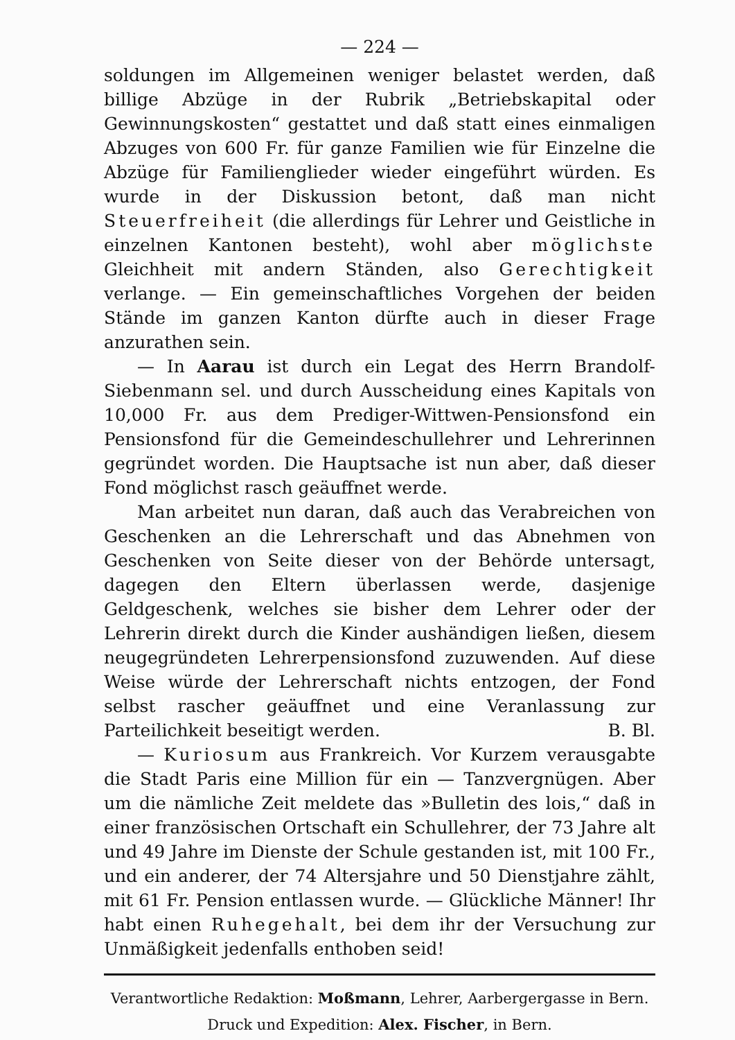— 224 —
soldungen im Allgemeinen weniger belastet werden, daß billige Abzüge in der Rubrik „Betriebskapital oder Gewinnungskosten“ gestattet und daß statt eines einmaligen Abzuges von 600 Fr. für ganze Familien wie für Einzelne die Abzüge für Familienglieder wieder eingeführt würden. Es wurde in der Diskussion betont, daß man nicht Steuerfreiheit (die allerdings für Lehrer und Geistliche in einzelnen Kantonen besteht), wohl aber möglichste Gleichheit mit andern Ständen, also Gerechtigkeit verlange. — Ein gemeinschaftliches Vorgehen der beiden Stände im ganzen Kanton dürfte auch in dieser Frage anzurathen sein.
— In Aarau ist durch ein Legat des Herrn Brandolf-Siebenmann sel. und durch Ausscheidung eines Kapitals von 10,000 Fr. aus dem Prediger-Wittwen-Pensionsfond ein Pensionsfond für die Gemeindeschullehrer und Lehrerinnen gegründet worden. Die Hauptsache ist nun aber, daß dieser Fond möglichst rasch geäuffnet werde.
Man arbeitet nun daran, daß auch das Verabreichen von Geschenken an die Lehrerschaft und das Abnehmen von Geschenken von Seite dieser von der Behörde untersagt, dagegen den Eltern überlassen werde, dasjenige Geldgeschenk, welches sie bisher dem Lehrer oder der Lehrerin direkt durch die Kinder aushändigen ließen, diesem neugegründeten Lehrerpensionsfond zuzuwenden. Auf diese Weise würde der Lehrerschaft nichts entzogen, der Fond selbst rascher geäuffnet und eine Veranlassung zur Parteilichkeit beseitigt werden. B. Bl.
— Kuriosum aus Frankreich. Vor Kurzem verausgabte die Stadt Paris eine Million für ein — Tanzvergnügen. Aber um die nämliche Zeit meldete das »Bulletin des lois,“ daß in einer französischen Ortschaft ein Schullehrer, der 73 Jahre alt und 49 Jahre im Dienste der Schule gestanden ist, mit 100 Fr., und ein anderer, der 74 Altersjahre und 50 Dienstjahre zählt, mit 61 Fr. Pension entlassen wurde. — Glückliche Männer! Ihr habt einen Ruhegehalt, bei dem ihr der Versuchung zur Unmäßigkeit jedenfalls enthoben seid!
Verantwortliche Redaktion: Moßmann, Lehrer, Aarbergergasse in Bern.
Druck und Expedition: Alex. Fischer, in Bern.